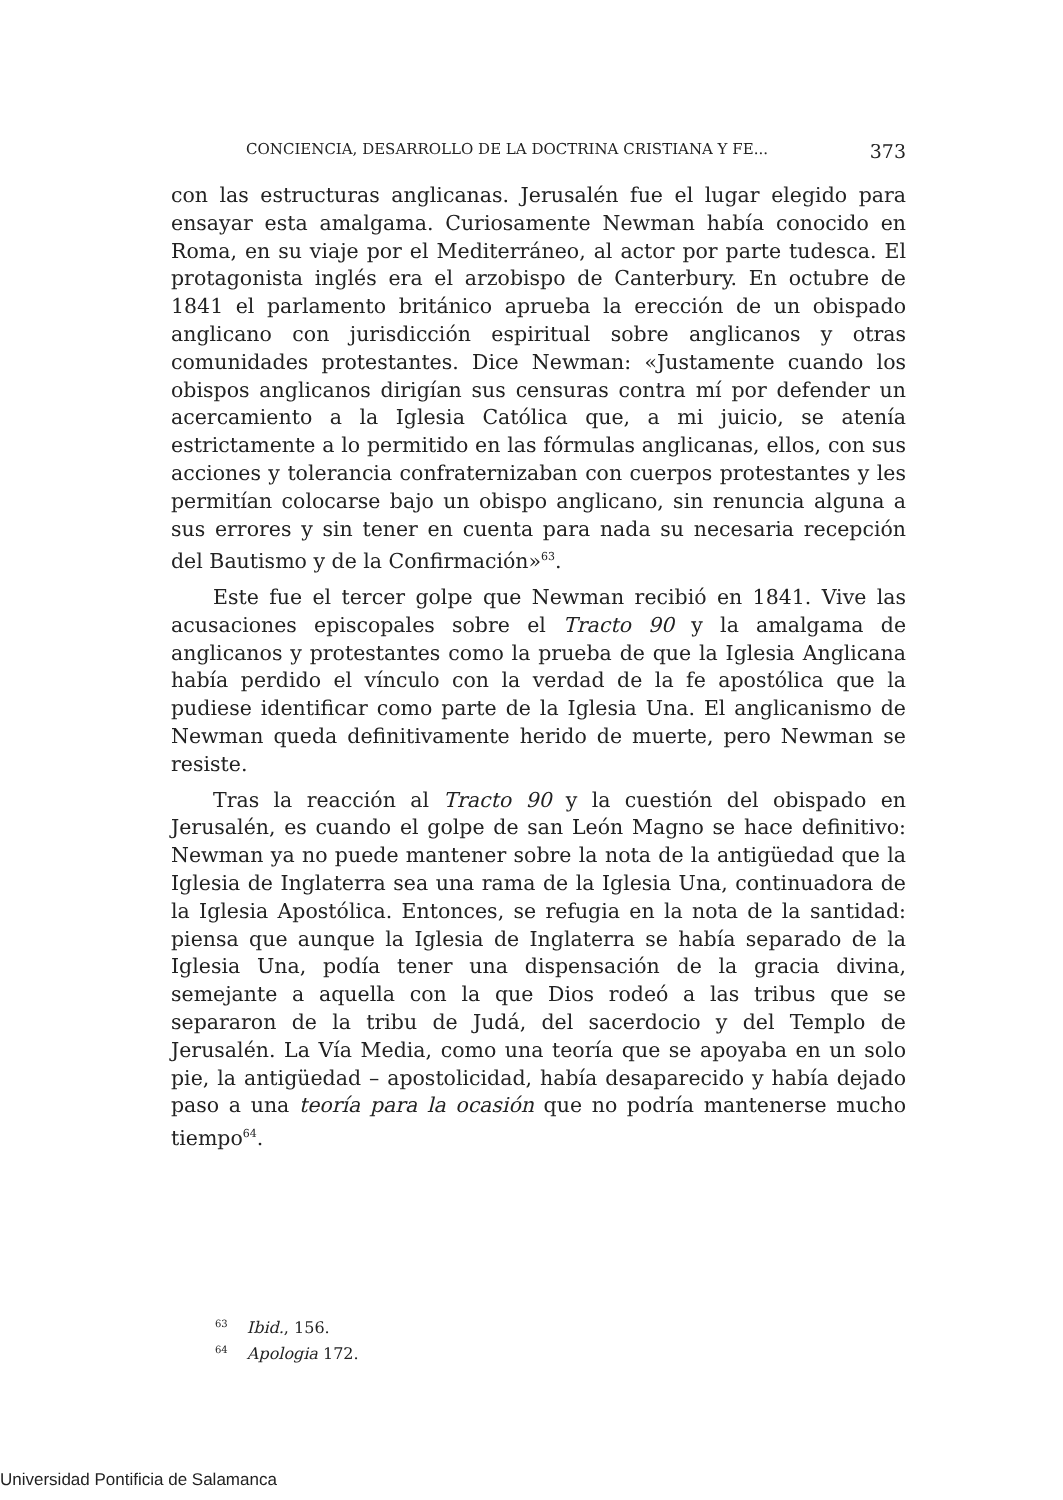CONCIENCIA, DESARROLLO DE LA DOCTRINA CRISTIANA Y FE... 373
con las estructuras anglicanas. Jerusalén fue el lugar elegido para ensayar esta amalgama. Curiosamente Newman había conocido en Roma, en su viaje por el Mediterráneo, al actor por parte tudesca. El protagonista inglés era el arzobispo de Canterbury. En octubre de 1841 el parlamento británico aprueba la erección de un obispado anglicano con jurisdicción espiritual sobre anglicanos y otras comunidades protestantes. Dice Newman: «Justamente cuando los obispos anglicanos dirigían sus censuras contra mí por defender un acercamiento a la Iglesia Católica que, a mi juicio, se atenía estrictamente a lo permitido en las fórmulas anglicanas, ellos, con sus acciones y tolerancia confraternizaban con cuerpos protestantes y les permitían colocarse bajo un obispo anglicano, sin renuncia alguna a sus errores y sin tener en cuenta para nada su necesaria recepción del Bautismo y de la Confirmación»<sup>63</sup>.
Este fue el tercer golpe que Newman recibió en 1841. Vive las acusaciones episcopales sobre el Tracto 90 y la amalgama de anglicanos y protestantes como la prueba de que la Iglesia Anglicana había perdido el vínculo con la verdad de la fe apostólica que la pudiese identificar como parte de la Iglesia Una. El anglicanismo de Newman queda definitivamente herido de muerte, pero Newman se resiste.
Tras la reacción al Tracto 90 y la cuestión del obispado en Jerusalén, es cuando el golpe de san León Magno se hace definitivo: Newman ya no puede mantener sobre la nota de la antigüedad que la Iglesia de Inglaterra sea una rama de la Iglesia Una, continuadora de la Iglesia Apostólica. Entonces, se refugia en la nota de la santidad: piensa que aunque la Iglesia de Inglaterra se había separado de la Iglesia Una, podía tener una dispensación de la gracia divina, semejante a aquella con la que Dios rodeó a las tribus que se separaron de la tribu de Judá, del sacerdocio y del Templo de Jerusalén. La Vía Media, como una teoría que se apoyaba en un solo pie, la antigüedad – apostolicidad, había desaparecido y había dejado paso a una teoría para la ocasión que no podría mantenerse mucho tiempo<sup>64</sup>.
<sup>63</sup> Ibid., 156.
<sup>64</sup> Apologia 172.
Universidad Pontificia de Salamanca